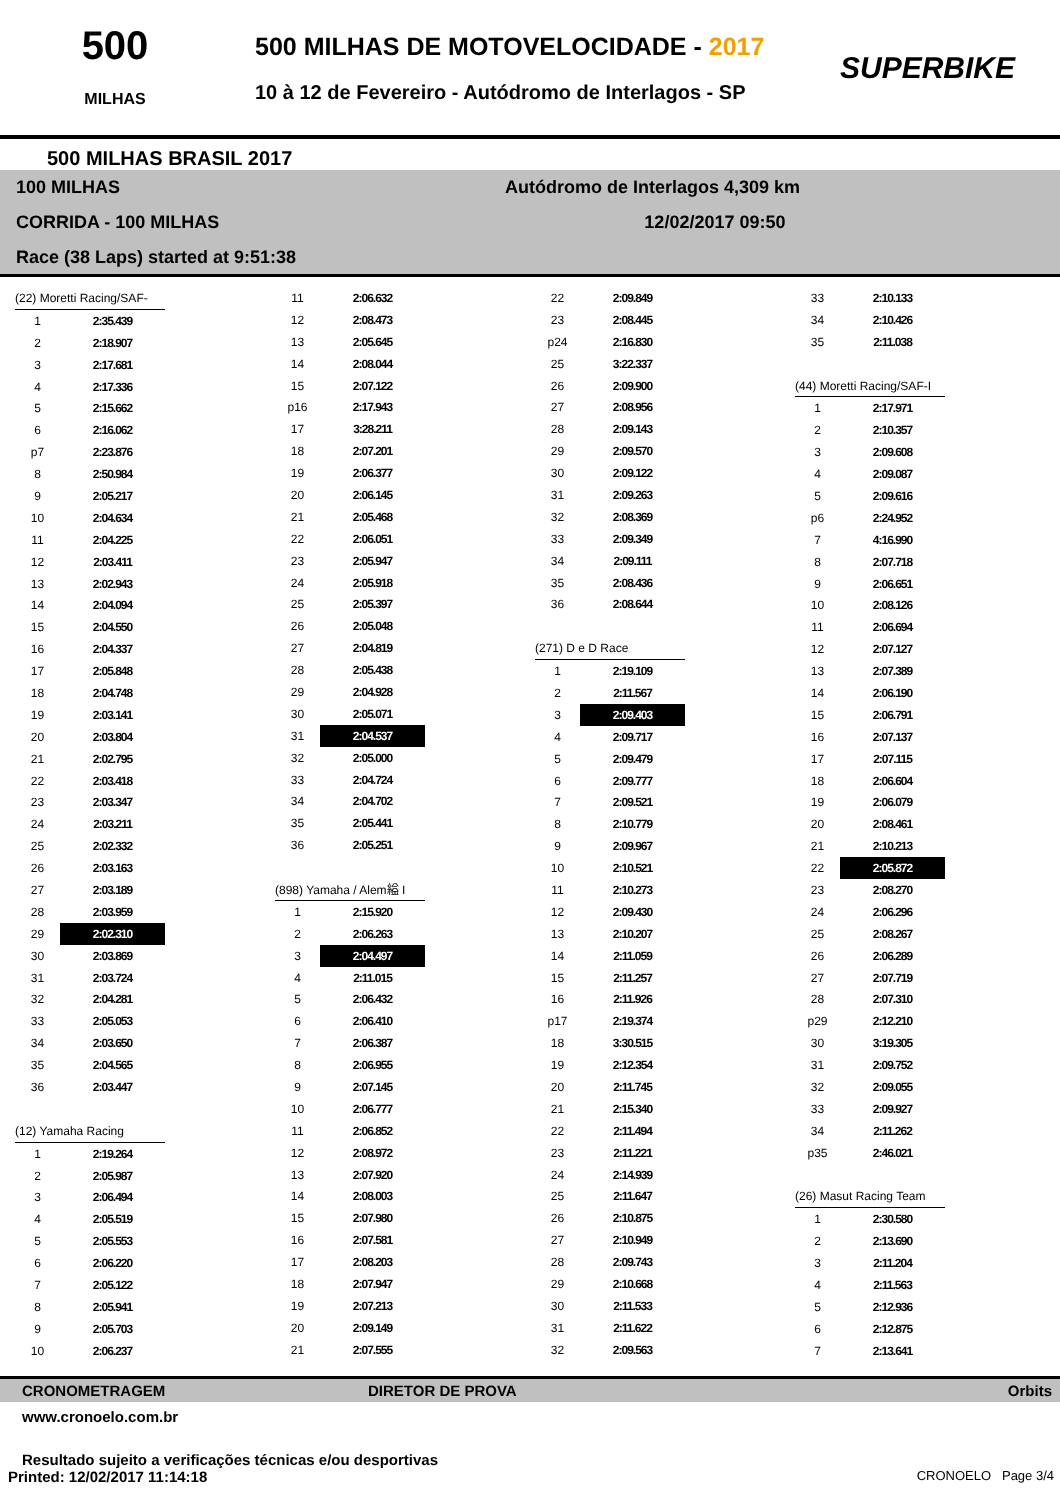500
MILHAS
500 MILHAS DE MOTOVELOCIDADE - 2017
10 à 12 de Fevereiro - Autódromo de Interlagos - SP
SUPERBIKE
500 MILHAS BRASIL 2017
100 MILHAS Autódromo de Interlagos 4,309 km
CORRIDA - 100 MILHAS 12/02/2017 09:50
Race (38 Laps) started at 9:51:38
| (22) Moretti Racing/SAF- | |
| 1 | 2:35.439 |
| 2 | 2:18.907 |
| 3 | 2:17.681 |
| 4 | 2:17.336 |
| 5 | 2:15.662 |
| 6 | 2:16.062 |
| p7 | 2:23.876 |
| 8 | 2:50.984 |
| 9 | 2:05.217 |
| 10 | 2:04.634 |
| 11 | 2:04.225 |
| 12 | 2:03.411 |
| 13 | 2:02.943 |
| 14 | 2:04.094 |
| 15 | 2:04.550 |
| 16 | 2:04.337 |
| 17 | 2:05.848 |
| 18 | 2:04.748 |
| 19 | 2:03.141 |
| 20 | 2:03.804 |
| 21 | 2:02.795 |
| 22 | 2:03.418 |
| 23 | 2:03.347 |
| 24 | 2:03.211 |
| 25 | 2:02.332 |
| 26 | 2:03.163 |
| 27 | 2:03.189 |
| 28 | 2:03.959 |
| 29 | 2:02.310 |
| 30 | 2:03.869 |
| 31 | 2:03.724 |
| 32 | 2:04.281 |
| 33 | 2:05.053 |
| 34 | 2:03.650 |
| 35 | 2:04.565 |
| 36 | 2:03.447 |
| (12) Yamaha Racing | |
| 1 | 2:19.264 |
| 2 | 2:05.987 |
| 3 | 2:06.494 |
| 4 | 2:05.519 |
| 5 | 2:05.553 |
| 6 | 2:06.220 |
| 7 | 2:05.122 |
| 8 | 2:05.941 |
| 9 | 2:05.703 |
| 10 | 2:06.237 |
| 11 | 2:06.632 |
| 12 | 2:08.473 |
| 13 | 2:05.645 |
| 14 | 2:08.044 |
| 15 | 2:07.122 |
| p16 | 2:17.943 |
| 17 | 3:28.211 |
| 18 | 2:07.201 |
| 19 | 2:06.377 |
| 20 | 2:06.145 |
| 21 | 2:05.468 |
| 22 | 2:06.051 |
| 23 | 2:05.947 |
| 24 | 2:05.918 |
| 25 | 2:05.397 |
| 26 | 2:05.048 |
| 27 | 2:04.819 |
| 28 | 2:05.438 |
| 29 | 2:04.928 |
| 30 | 2:05.071 |
| 31 | 2:04.537 |
| 32 | 2:05.000 |
| 33 | 2:04.724 |
| 34 | 2:04.702 |
| 35 | 2:05.441 |
| 36 | 2:05.251 |
| (898) Yamaha / Alem縊 I | |
| 1 | 2:15.920 |
| 2 | 2:06.263 |
| 3 | 2:04.497 |
| 4 | 2:11.015 |
| 5 | 2:06.432 |
| 6 | 2:06.410 |
| 7 | 2:06.387 |
| 8 | 2:06.955 |
| 9 | 2:07.145 |
| 10 | 2:06.777 |
| 11 | 2:06.852 |
| 12 | 2:08.972 |
| 13 | 2:07.920 |
| 14 | 2:08.003 |
| 15 | 2:07.980 |
| 16 | 2:07.581 |
| 17 | 2:08.203 |
| 18 | 2:07.947 |
| 19 | 2:07.213 |
| 20 | 2:09.149 |
| 21 | 2:07.555 |
| 22 | 2:09.849 |
| 23 | 2:08.445 |
| p24 | 2:16.830 |
| 25 | 3:22.337 |
| 26 | 2:09.900 |
| 27 | 2:08.956 |
| 28 | 2:09.143 |
| 29 | 2:09.570 |
| 30 | 2:09.122 |
| 31 | 2:09.263 |
| 32 | 2:08.369 |
| 33 | 2:09.349 |
| 34 | 2:09.111 |
| 35 | 2:08.436 |
| 36 | 2:08.644 |
| (271) D e D Race | |
| 1 | 2:19.109 |
| 2 | 2:11.567 |
| 3 | 2:09.403 |
| 4 | 2:09.717 |
| 5 | 2:09.479 |
| 6 | 2:09.777 |
| 7 | 2:09.521 |
| 8 | 2:10.779 |
| 9 | 2:09.967 |
| 10 | 2:10.521 |
| 11 | 2:10.273 |
| 12 | 2:09.430 |
| 13 | 2:10.207 |
| 14 | 2:11.059 |
| 15 | 2:11.257 |
| 16 | 2:11.926 |
| p17 | 2:19.374 |
| 18 | 3:30.515 |
| 19 | 2:12.354 |
| 20 | 2:11.745 |
| 21 | 2:15.340 |
| 22 | 2:11.494 |
| 23 | 2:11.221 |
| 24 | 2:14.939 |
| 25 | 2:11.647 |
| 26 | 2:10.875 |
| 27 | 2:10.949 |
| 28 | 2:09.743 |
| 29 | 2:10.668 |
| 30 | 2:11.533 |
| 31 | 2:11.622 |
| 32 | 2:09.563 |
| 33 | 2:10.133 |
| 34 | 2:10.426 |
| 35 | 2:11.038 |
| (44) Moretti Racing/SAF-I | |
| 1 | 2:17.971 |
| 2 | 2:10.357 |
| 3 | 2:09.608 |
| 4 | 2:09.087 |
| 5 | 2:09.616 |
| p6 | 2:24.952 |
| 7 | 4:16.990 |
| 8 | 2:07.718 |
| 9 | 2:06.651 |
| 10 | 2:08.126 |
| 11 | 2:06.694 |
| 12 | 2:07.127 |
| 13 | 2:07.389 |
| 14 | 2:06.190 |
| 15 | 2:06.791 |
| 16 | 2:07.137 |
| 17 | 2:07.115 |
| 18 | 2:06.604 |
| 19 | 2:06.079 |
| 20 | 2:08.461 |
| 21 | 2:10.213 |
| 22 | 2:05.872 |
| 23 | 2:08.270 |
| 24 | 2:06.296 |
| 25 | 2:08.267 |
| 26 | 2:06.289 |
| 27 | 2:07.719 |
| 28 | 2:07.310 |
| p29 | 2:12.210 |
| 30 | 3:19.305 |
| 31 | 2:09.752 |
| 32 | 2:09.055 |
| 33 | 2:09.927 |
| 34 | 2:11.262 |
| p35 | 2:46.021 |
| (26) Masut Racing Team | |
| 1 | 2:30.580 |
| 2 | 2:13.690 |
| 3 | 2:11.204 |
| 4 | 2:11.563 |
| 5 | 2:12.936 |
| 6 | 2:12.875 |
| 7 | 2:13.641 |
CRONOMETRAGEM DIRETOR DE PROVA Orbits
www.cronoelo.com.br
Resultado sujeito a verificações técnicas e/ou desportivas
Printed: 12/02/2017 11:14:18 CRONOELO Page 3/4